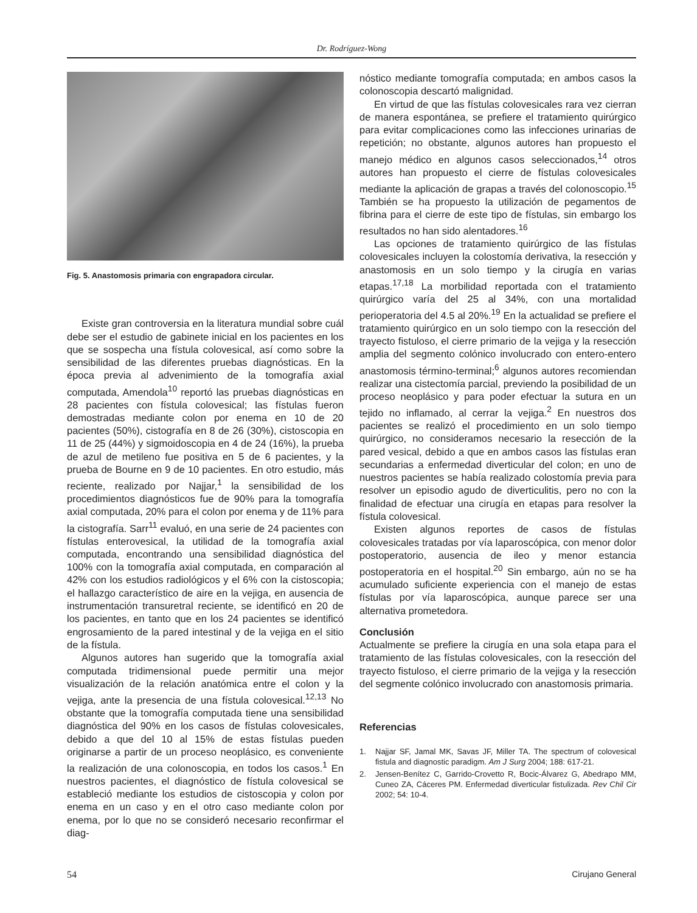Dr. Rodríguez-Wong
Fig. 5. Anastomosis primaria con engrapadora circular.
Existe gran controversia en la literatura mundial sobre cuál debe ser el estudio de gabinete inicial en los pacientes en los que se sospecha una fístula colovesical, así como sobre la sensibilidad de las diferentes pruebas diagnósticas. En la época previa al advenimiento de la tomografía axial computada, Amendola<sup>10</sup> reportó las pruebas diagnósticas en 28 pacientes con fístula colovesical; las fístulas fueron demostradas mediante colon por enema en 10 de 20 pacientes (50%), cistografía en 8 de 26 (30%), cistoscopia en 11 de 25 (44%) y sigmoidoscopia en 4 de 24 (16%), la prueba de azul de metileno fue positiva en 5 de 6 pacientes, y la prueba de Bourne en 9 de 10 pacientes. En otro estudio, más reciente, realizado por Najjar,<sup>1</sup> la sensibilidad de los procedimientos diagnósticos fue de 90% para la tomografía axial computada, 20% para el colon por enema y de 11% para la cistografía. Sarr<sup>11</sup> evaluó, en una serie de 24 pacientes con fístulas enterovesical, la utilidad de la tomografía axial computada, encontrando una sensibilidad diagnóstica del 100% con la tomografía axial computada, en comparación al 42% con los estudios radiológicos y el 6% con la cistoscopia; el hallazgo característico de aire en la vejiga, en ausencia de instrumentación transuretral reciente, se identificó en 20 de los pacientes, en tanto que en los 24 pacientes se identificó engrosamiento de la pared intestinal y de la vejiga en el sitio de la fístula.
Algunos autores han sugerido que la tomografía axial computada tridimensional puede permitir una mejor visualización de la relación anatómica entre el colon y la vejiga, ante la presencia de una fístula colovesical.<sup>12,13</sup> No obstante que la tomografía computada tiene una sensibilidad diagnóstica del 90% en los casos de fístulas colovesicales, debido a que del 10 al 15% de estas fístulas pueden originarse a partir de un proceso neoplásico, es conveniente la realización de una colonoscopia, en todos los casos.<sup>1</sup> En nuestros pacientes, el diagnóstico de fístula colovesical se estableció mediante los estudios de cistoscopia y colon por enema en un caso y en el otro caso mediante colon por enema, por lo que no se consideró necesario reconfirmar el diag-
nóstico mediante tomografía computada; en ambos casos la colonoscopia descartó malignidad.
En virtud de que las fístulas colovesicales rara vez cierran de manera espontánea, se prefiere el tratamiento quirúrgico para evitar complicaciones como las infecciones urinarias de repetición; no obstante, algunos autores han propuesto el manejo médico en algunos casos seleccionados,<sup>14</sup> otros autores han propuesto el cierre de fístulas colovesicales mediante la aplicación de grapas a través del colonoscopio.<sup>15</sup> También se ha propuesto la utilización de pegamentos de fibrina para el cierre de este tipo de fístulas, sin embargo los resultados no han sido alentadores.<sup>16</sup>
Las opciones de tratamiento quirúrgico de las fístulas colovesicales incluyen la colostomía derivativa, la resección y anastomosis en un solo tiempo y la cirugía en varias etapas.<sup>17,18</sup> La morbilidad reportada con el tratamiento quirúrgico varía del 25 al 34%, con una mortalidad perioperatoria del 4.5 al 20%.<sup>19</sup> En la actualidad se prefiere el tratamiento quirúrgico en un solo tiempo con la resección del trayecto fistuloso, el cierre primario de la vejiga y la resección amplia del segmento colónico involucrado con entero-entero anastomosis término-terminal;<sup>6</sup> algunos autores recomiendan realizar una cistectomía parcial, previendo la posibilidad de un proceso neoplásico y para poder efectuar la sutura en un tejido no inflamado, al cerrar la vejiga.<sup>2</sup> En nuestros dos pacientes se realizó el procedimiento en un solo tiempo quirúrgico, no consideramos necesario la resección de la pared vesical, debido a que en ambos casos las fístulas eran secundarias a enfermedad diverticular del colon; en uno de nuestros pacientes se había realizado colostomía previa para resolver un episodio agudo de diverticulitis, pero no con la finalidad de efectuar una cirugía en etapas para resolver la fístula colovesical.
Existen algunos reportes de casos de fístulas colovesicales tratadas por vía laparoscópica, con menor dolor postoperatorio, ausencia de ileo y menor estancia postoperatoria en el hospital.<sup>20</sup> Sin embargo, aún no se ha acumulado suficiente experiencia con el manejo de estas fístulas por vía laparoscópica, aunque parece ser una alternativa prometedora.
Conclusión
Actualmente se prefiere la cirugía en una sola etapa para el tratamiento de las fístulas colovesicales, con la resección del trayecto fistuloso, el cierre primario de la vejiga y la resección del segmente colónico involucrado con anastomosis primaria.
Referencias
1. Najjar SF, Jamal MK, Savas JF, Miller TA. The spectrum of colovesical fistula and diagnostic paradigm. Am J Surg 2004; 188: 617-21.
2. Jensen-Benítez C, Garrido-Crovetto R, Bocic-Álvarez G, Abedrapo MM, Cuneo ZA, Cáceres PM. Enfermedad diverticular fistulizada. Rev Chil Cir 2002; 54: 10-4.
54 Cirujano General